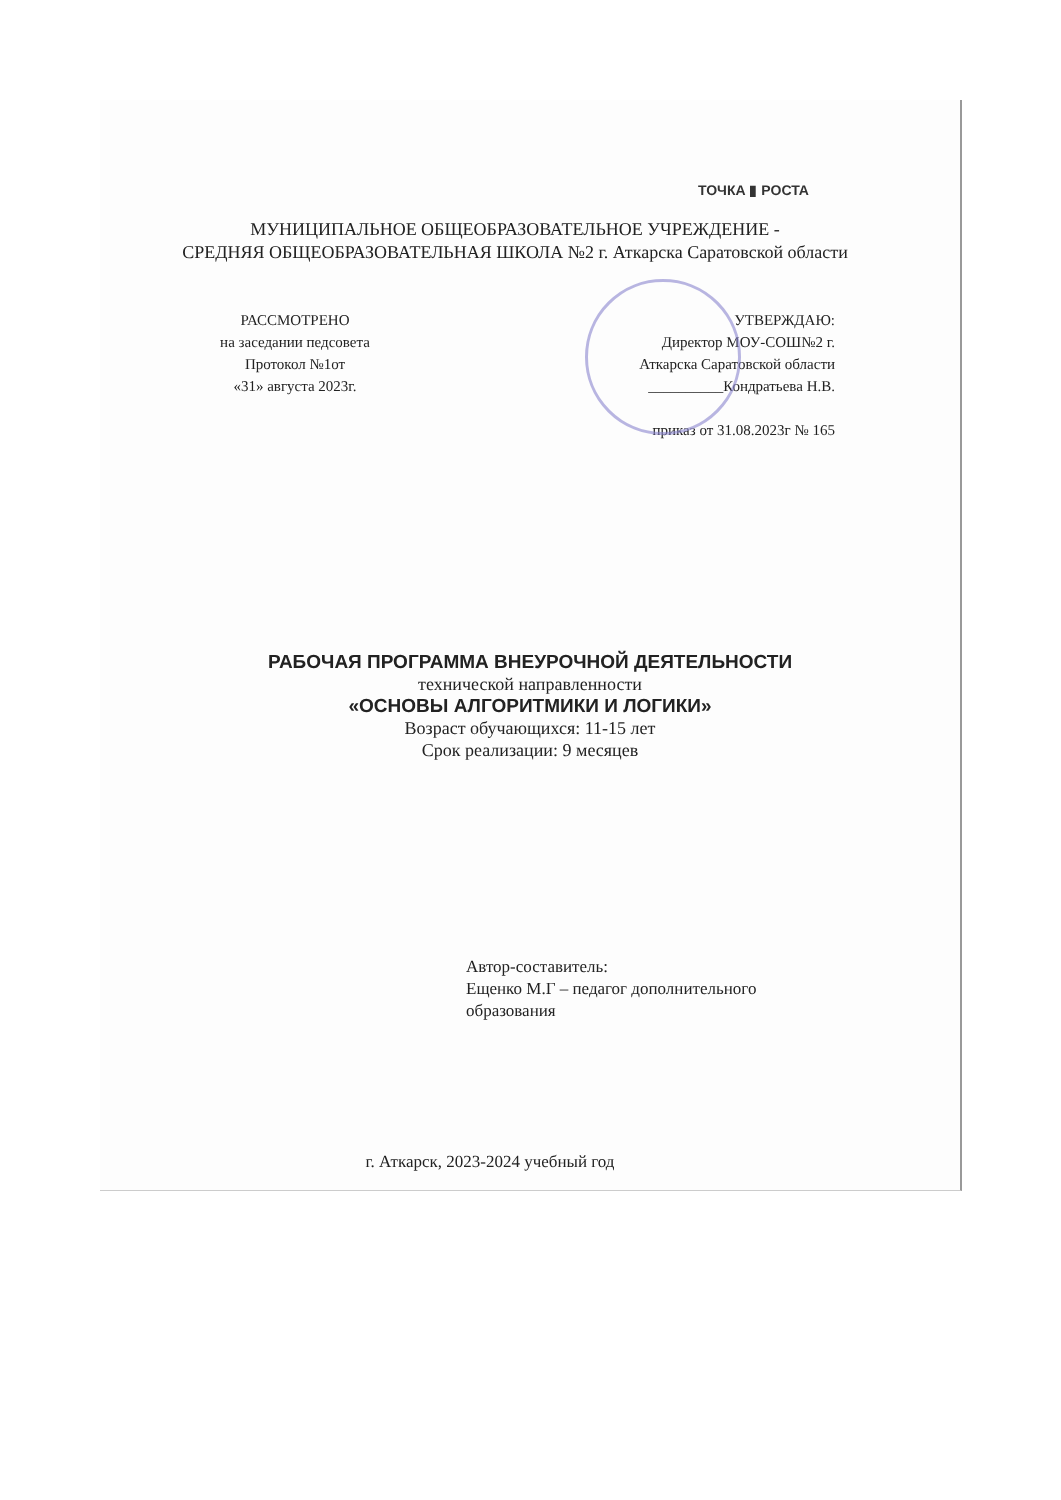ТОЧКА ▮ РОСТА
МУНИЦИПАЛЬНОЕ ОБЩЕОБРАЗОВАТЕЛЬНОЕ УЧРЕЖДЕНИЕ -
СРЕДНЯЯ ОБЩЕОБРАЗОВАТЕЛЬНАЯ ШКОЛА №2 г. Аткарска Саратовской области
РАССМОТРЕНО
на заседании педсовета
Протокол №1от
«31» августа 2023г.
УТВЕРЖДАЮ:
Директор МОУ-СОШ№2 г.
Аткарска Саратовской области
__________Кондратьева Н.В.
приказ от 31.08.2023г № 165
РАБОЧАЯ ПРОГРАММА ВНЕУРОЧНОЙ ДЕЯТЕЛЬНОСТИ
технической направленности
«ОСНОВЫ АЛГОРИТМИКИ И ЛОГИКИ»
Возраст обучающихся: 11-15 лет
Срок реализации: 9 месяцев
Автор-составитель:
Ещенко М.Г – педагог дополнительного
образования
г. Аткарск, 2023-2024 учебный год